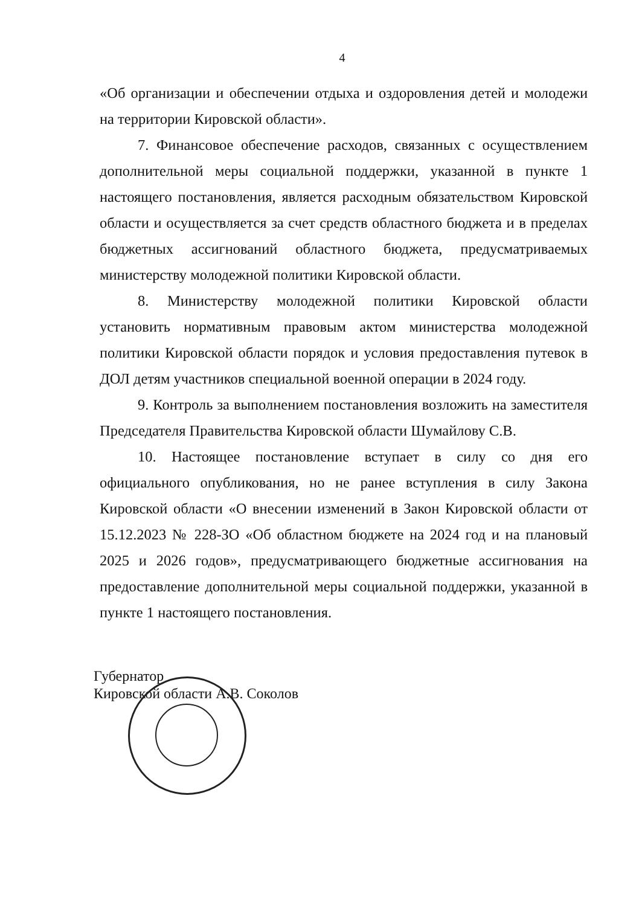4
«Об организации и обеспечении отдыха и оздоровления детей и молодежи на территории Кировской области».
7. Финансовое обеспечение расходов, связанных с осуществлением дополнительной меры социальной поддержки, указанной в пункте 1 настоящего постановления, является расходным обязательством Кировской области и осуществляется за счет средств областного бюджета и в пределах бюджетных ассигнований областного бюджета, предусматриваемых министерству молодежной политики Кировской области.
8. Министерству молодежной политики Кировской области установить нормативным правовым актом министерства молодежной политики Кировской области порядок и условия предоставления путевок в ДОЛ детям участников специальной военной операции в 2024 году.
9. Контроль за выполнением постановления возложить на заместителя Председателя Правительства Кировской области Шумайлову С.В.
10. Настоящее постановление вступает в силу со дня его официального опубликования, но не ранее вступления в силу Закона Кировской области «О внесении изменений в Закон Кировской области от 15.12.2023 № 228-ЗО «Об областном бюджете на 2024 год и на плановый 2025 и 2026 годов», предусматривающего бюджетные ассигнования на предоставление дополнительной меры социальной поддержки, указанной в пункте 1 настоящего постановления.
Губернатор
Кировской области
А.В. Соколов